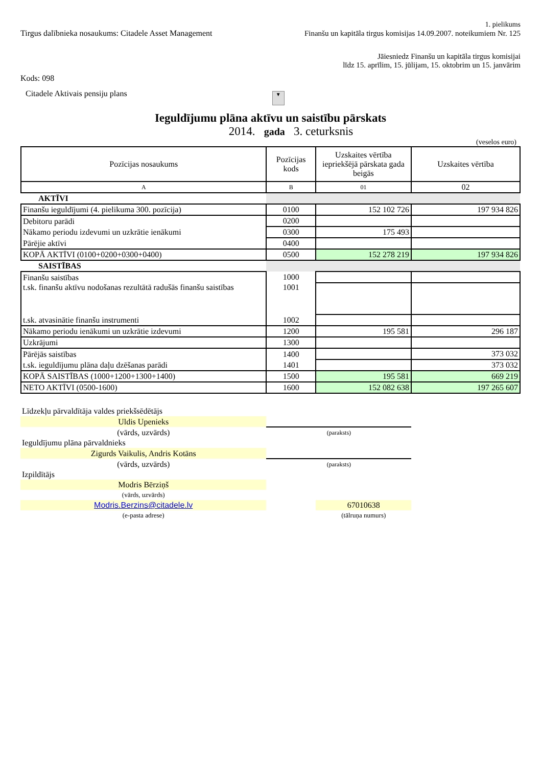1. pielikums
Tirgus dalībnieka nosaukums: Citadele Asset Management
Finanšu un kapitāla tirgus komisijas 14.09.2007. noteikumiem Nr. 125
Jāiesniedz Finanšu un kapitāla tirgus komisijai
līdz 15. aprīlim, 15. jūlijam, 15. oktobrim un 15. janvārim
Kods: 098
Citadele Aktivais pensiju plans ▼
Ieguldījumu plāna aktīvu un saistību pārskats
2014. gada 3. ceturksnis
(veselos euro)
| Pozīcijas nosaukums | Pozīcijas kods | Uzskaites vērtība iepriekšējā pārskata gada beigās | Uzskaites vērtība |
| --- | --- | --- | --- |
| A | B | 01 | 02 |
| AKTĪVI | | | |
| Finanšu ieguldījumi (4. pielikuma 300. pozīcija) | 0100 | 152 102 726 | 197 934 826 |
| Debitoru parādi | 0200 | | |
| Nākamo periodu izdevumi un uzkrātie ienākumi | 0300 | 175 493 | |
| Pārējie aktīvi | 0400 | | |
| KOPĀ AKTĪVI (0100+0200+0300+0400) | 0500 | 152 278 219 | 197 934 826 |
| SAISTĪBAS | | | |
| Finanšu saistības | 1000 | | |
| t.sk. finanšu aktīvu nodošanas rezultātā radušās finanšu saistības | 1001 | | |
| t.sk. atvasinātie finanšu instrumenti | 1002 | | |
| Nākamo periodu ienākumi un uzkrātie izdevumi | 1200 | 195 581 | 296 187 |
| Uzkrājumi | 1300 | | |
| Pārējās saistības | 1400 | | 373 032 |
| t.sk. ieguldījumu plāna daļu dzēšanas parādi | 1401 | | 373 032 |
| KOPĀ SAISTĪBAS (1000+1200+1300+1400) | 1500 | 195 581 | 669 219 |
| NETO AKTĪVI (0500-1600) | 1600 | 152 082 638 | 197 265 607 |
| Līdzekļu pārvaldītāja valdes priekšsēdētājs | | | |
| Uldis Upenieks | | | |
| (vārds, uzvārds) | (paraksts) | | |
| Ieguldījumu plāna pārvaldnieks | | | |
| Zigurds Vaikulis, Andris Kotāns | | | |
| (vārds, uzvārds) | (paraksts) | | |
| Izpildītājs | | | |
| Modris Bērziņš | | | |
| (vārds, uzvārds) | | | |
| Modris.Berzins@citadele.lv | | 67010638 | |
| (e-pasta adrese) | | (tālruņa numurs) | |